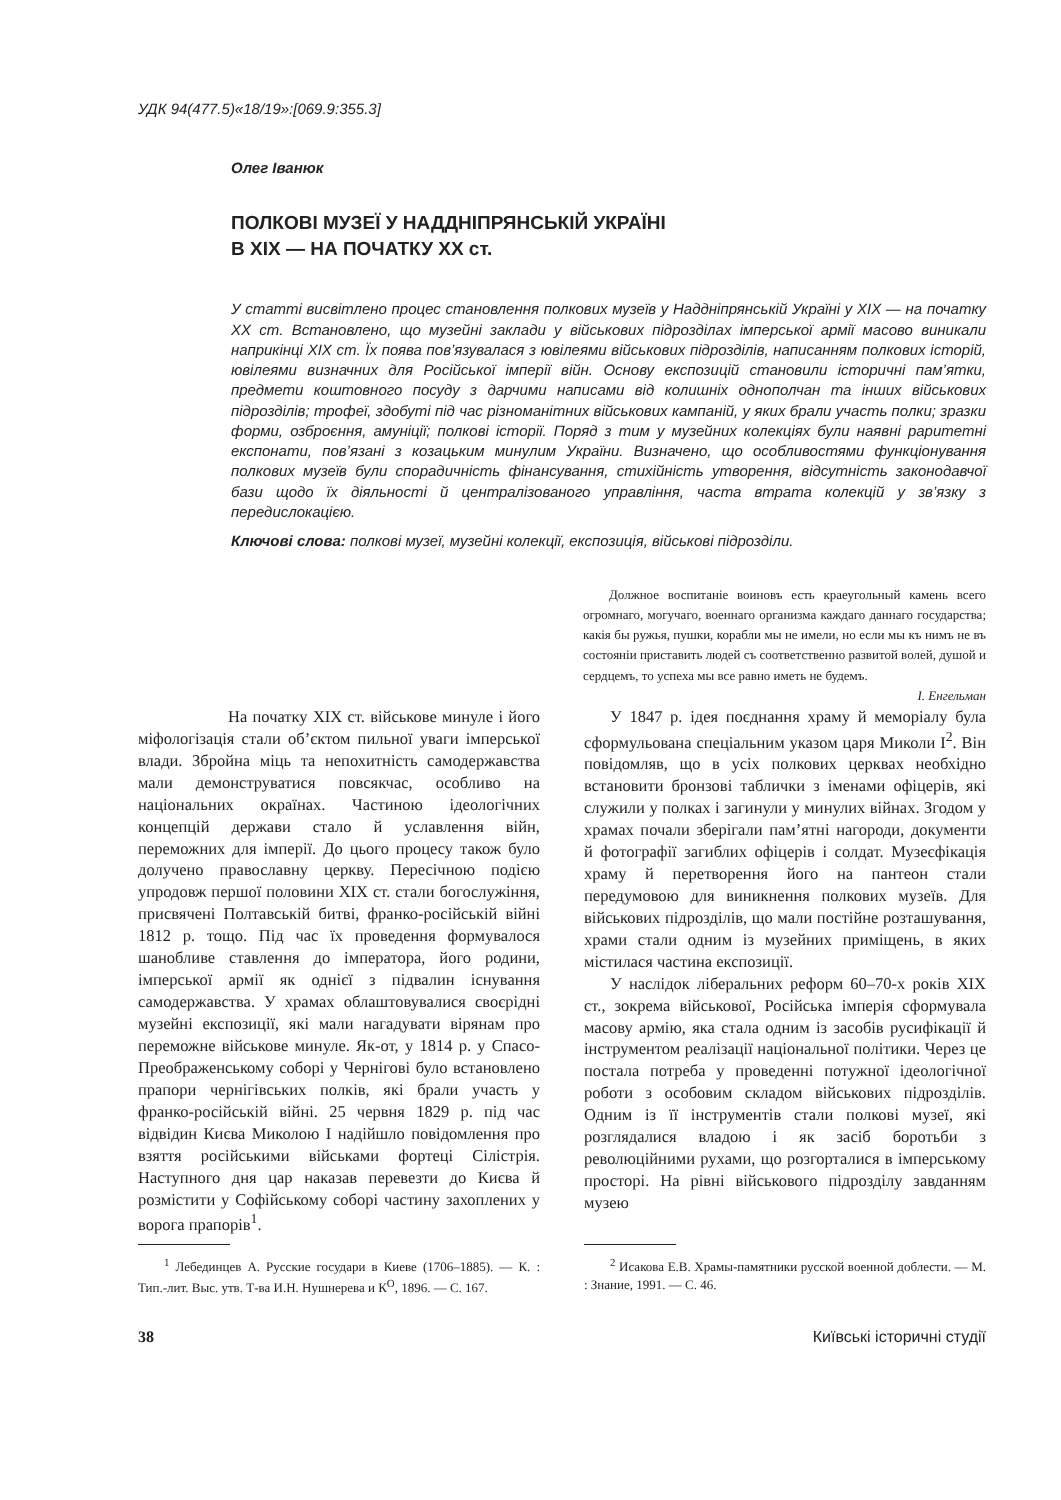УДК 94(477.5)«18/19»:[069.9:355.3]
Олег Іванюк
ПОЛКОВІ МУЗЕЇ У НАДДНІПРЯНСЬКІЙ УКРАЇНІ
В ХІХ — НА ПОЧАТКУ ХХ ст.
У статті висвітлено процес становлення полкових музеїв у Наддніпрянській Україні у ХІХ — на початку ХХ ст. Встановлено, що музейні заклади у військових підрозділах імперської армії масово виникали наприкінці ХІХ ст. Їх поява пов’язувалася з ювілеями військових підрозділів, написанням полкових історій, ювілеями визначних для Російської імперії війн. Основу експозицій становили історичні пам’ятки, предмети коштовного посуду з дарчими написами від колишніх однополчан та інших військових підрозділів; трофеї, здобуті під час різноманітних військових кампаній, у яких брали участь полки; зразки форми, озброєння, амуніції; полкові історії. Поряд з тим у музейних колекціях були наявні раритетні експонати, пов’язані з козацьким минулим України. Визначено, що особливостями функціонування полкових музеїв були спорадичність фінансування, стихійність утворення, відсутність законодавчої бази щодо їх діяльності й централізованого управління, часта втрата колекцій у зв’язку з передислокацією.
Ключові слова: полкові музеї, музейні колекції, експозиція, військові підрозділи.
Должное воспитаніе воиновъ есть краеугольный камень всего огромнаго, могучаго, военнаго организма каждаго даннаго государства; какія бы ружья, пушки, корабли мы не имели, но если мы къ нимъ не въ состояніи приставить людей съ соответственно развитой волей, душой и сердцемъ, то успеха мы все равно иметь не будемъ.
І. Енгельман
На початку ХІХ ст. військове минуле і його міфологізація стали об’єктом пильної уваги імперської влади. Збройна міць та непохитність самодержавства мали демонструватися повсякчас, особливо на національних окраїнах. Частиною ідеологічних концепцій держави стало й уславлення війн, переможних для імперії. До цього процесу також було долучено православну церкву. Пересічною подією упродовж першої половини ХІХ ст. стали богослужіння, присвячені Полтавській битві, франко-російській війні 1812 р. тощо. Під час їх проведення формувалося шанобливе ставлення до імператора, його родини, імперської армії як однієї з підвалин існування самодержавства. У храмах облаштовувалися своєрідні музейні експозиції, які мали нагадувати вірянам про переможне військове минуле. Як-от, у 1814 р. у Спасо-Преображенському соборі у Чернігові було встановлено прапори чернігівських полків, які брали участь у франко-російській війні. 25 червня 1829 р. під час відвідин Києва Миколою І надійшло повідомлення про взяття російськими військами фортеці Сілістрія. Наступного дня цар наказав перевезти до Києва й розмістити у Софійському соборі частину захоплених у ворога прапорів<sup>1</sup>.
<sup>1</sup> Лебединцев А. Русские государи в Киеве (1706–1885). — К. : Тип.-лит. Выс. утв. Т-ва И.Н. Нушнерева и К<sup>О</sup>, 1896. — С. 167.
У 1847 р. ідея поєднання храму й меморіалу була сформульована спеціальним указом царя Миколи І<sup>2</sup>. Він повідомляв, що в усіх полкових церквах необхідно встановити бронзові таблички з іменами офіцерів, які служили у полках і загинули у минулих війнах. Згодом у храмах почали зберігали пам’ятні нагороди, документи й фотографії загиблих офіцерів і солдат. Музеєфікація храму й перетворення його на пантеон стали передумовою для виникнення полкових музеїв. Для військових підрозділів, що мали постійне розташування, храми стали одним із музейних приміщень, в яких містилася частина експозиції.
У наслідок ліберальних реформ 60–70-х років ХІХ ст., зокрема військової, Російська імперія сформувала масову армію, яка стала одним із засобів русифікації й інструментом реалізації національної політики. Через це постала потреба у проведенні потужної ідеологічної роботи з особовим складом військових підрозділів. Одним із її інструментів стали полкові музеї, які розглядалися владою і як засіб боротьби з революційними рухами, що розгорталися в імперському просторі. На рівні військового підрозділу завданням музею
<sup>2</sup> Исакова Е.В. Храмы-памятники русской военной доблести. — М. : Знание, 1991. — С. 46.
38 Київські історичні студії